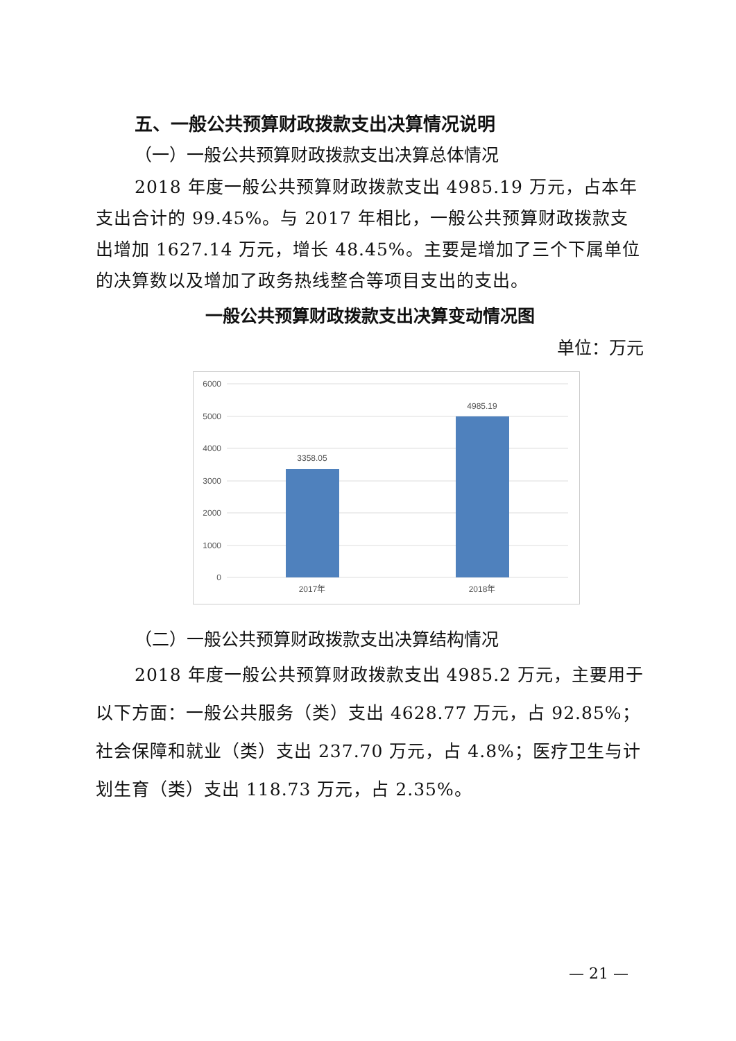五、一般公共预算财政拨款支出决算情况说明
（一）一般公共预算财政拨款支出决算总体情况
2018 年度一般公共预算财政拨款支出 4985.19 万元，占本年支出合计的 99.45%。与 2017 年相比，一般公共预算财政拨款支出增加 1627.14 万元，增长 48.45%。主要是增加了三个下属单位的决算数以及增加了政务热线整合等项目支出的支出。
一般公共预算财政拨款支出决算变动情况图
单位：万元
6000
5000
4000
3000
2000
1000
0
3358.05
4985.19
2017年
2018年
（二）一般公共预算财政拨款支出决算结构情况
2018 年度一般公共预算财政拨款支出 4985.2 万元，主要用于以下方面：一般公共服务（类）支出 4628.77 万元，占 92.85%；社会保障和就业（类）支出 237.70 万元，占 4.8%；医疗卫生与计划生育（类）支出 118.73 万元，占 2.35%。
— 21 —